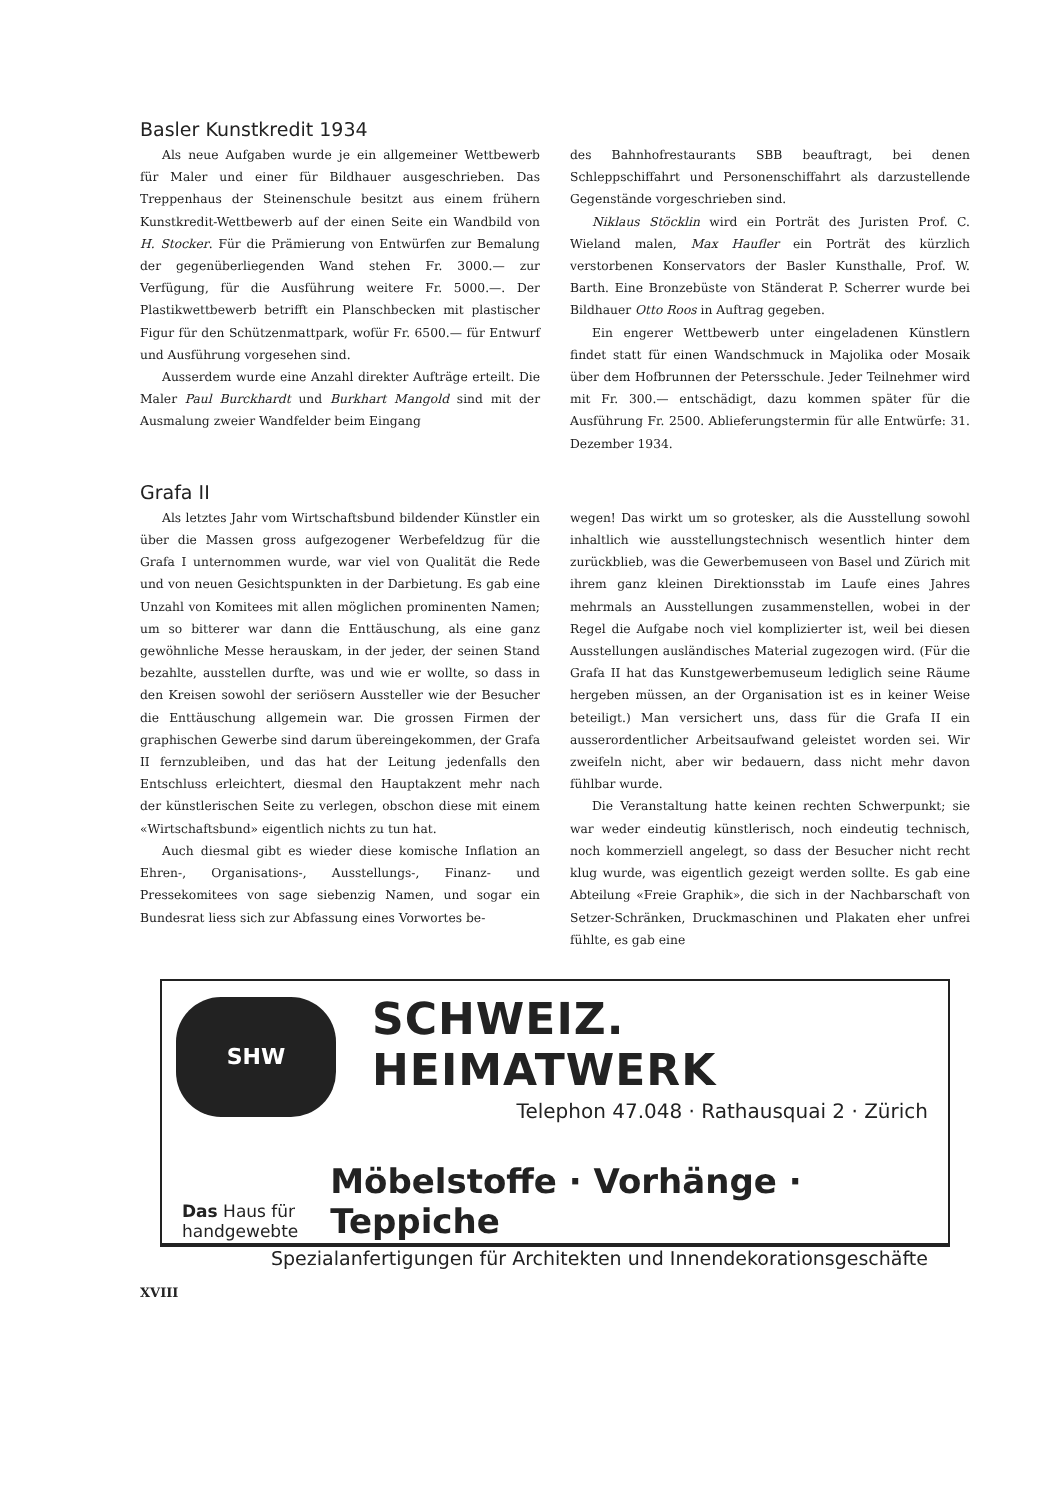Basler Kunstkredit 1934
Als neue Aufgaben wurde je ein allgemeiner Wettbewerb für Maler und einer für Bildhauer ausgeschrieben. Das Treppenhaus der Steinenschule besitzt aus einem frühern Kunstkredit-Wettbewerb auf der einen Seite ein Wandbild von H. Stocker. Für die Prämierung von Entwürfen zur Bemalung der gegenüberliegenden Wand stehen Fr. 3000.— zur Verfügung, für die Ausführung weitere Fr. 5000.—. Der Plastikwettbewerb betrifft ein Planschbecken mit plastischer Figur für den Schützenmattpark, wofür Fr. 6500.— für Entwurf und Ausführung vorgesehen sind.
Ausserdem wurde eine Anzahl direkter Aufträge erteilt. Die Maler Paul Burckhardt und Burkhart Mangold sind mit der Ausmalung zweier Wandfelder beim Eingang
des Bahnhofrestaurants SBB beauftragt, bei denen Schleppschiffahrt und Personenschiffahrt als darzustellende Gegenstände vorgeschrieben sind.
Niklaus Stöcklin wird ein Porträt des Juristen Prof. C. Wieland malen, Max Haufler ein Porträt des kürzlich verstorbenen Konservators der Basler Kunsthalle, Prof. W. Barth. Eine Bronzebüste von Ständerat P. Scherrer wurde bei Bildhauer Otto Roos in Auftrag gegeben.
Ein engerer Wettbewerb unter eingeladenen Künstlern findet statt für einen Wandschmuck in Majolika oder Mosaik über dem Hofbrunnen der Petersschule. Jeder Teilnehmer wird mit Fr. 300.— entschädigt, dazu kommen später für die Ausführung Fr. 2500. Ablieferungstermin für alle Entwürfe: 31. Dezember 1934.
Grafa II
Als letztes Jahr vom Wirtschaftsbund bildender Künstler ein über die Massen gross aufgezogener Werbefeldzug für die Grafa I unternommen wurde, war viel von Qualität die Rede und von neuen Gesichtspunkten in der Darbietung. Es gab eine Unzahl von Komitees mit allen möglichen prominenten Namen; um so bitterer war dann die Enttäuschung, als eine ganz gewöhnliche Messe herauskam, in der jeder, der seinen Stand bezahlte, ausstellen durfte, was und wie er wollte, so dass in den Kreisen sowohl der seriösern Aussteller wie der Besucher die Enttäuschung allgemein war. Die grossen Firmen der graphischen Gewerbe sind darum übereingekommen, der Grafa II fernzubleiben, und das hat der Leitung jedenfalls den Entschluss erleichtert, diesmal den Hauptakzent mehr nach der künstlerischen Seite zu verlegen, obschon diese mit einem «Wirtschaftsbund» eigentlich nichts zu tun hat.
Auch diesmal gibt es wieder diese komische Inflation an Ehren-, Organisations-, Ausstellungs-, Finanz- und Pressekomitees von sage siebenzig Namen, und sogar ein Bundesrat liess sich zur Abfassung eines Vorwortes be-
wegen! Das wirkt um so grotesker, als die Ausstellung sowohl inhaltlich wie ausstellungstechnisch wesentlich hinter dem zurückblieb, was die Gewerbemuseen von Basel und Zürich mit ihrem ganz kleinen Direktionsstab im Laufe eines Jahres mehrmals an Ausstellungen zusammenstellen, wobei in der Regel die Aufgabe noch viel komplizierter ist, weil bei diesen Ausstellungen ausländisches Material zugezogen wird. (Für die Grafa II hat das Kunstgewerbemuseum lediglich seine Räume hergeben müssen, an der Organisation ist es in keiner Weise beteiligt.) Man versichert uns, dass für die Grafa II ein ausserordentlicher Arbeitsaufwand geleistet worden sei. Wir zweifeln nicht, aber wir bedauern, dass nicht mehr davon fühlbar wurde.
Die Veranstaltung hatte keinen rechten Schwerpunkt; sie war weder eindeutig künstlerisch, noch eindeutig technisch, noch kommerziell angelegt, so dass der Besucher nicht recht klug wurde, was eigentlich gezeigt werden sollte. Es gab eine Abteilung «Freie Graphik», die sich in der Nachbarschaft von Setzer-Schränken, Druckmaschinen und Plakaten eher unfrei fühlte, es gab eine
SHW
SCHWEIZ. HEIMATWERK
Telephon 47.048 · Rathausquai 2 · Zürich
Das Haus für handgewebte
Möbelstoffe · Vorhänge · Teppiche
Spezialanfertigungen für Architekten und Innendekorationsgeschäfte
XVIII